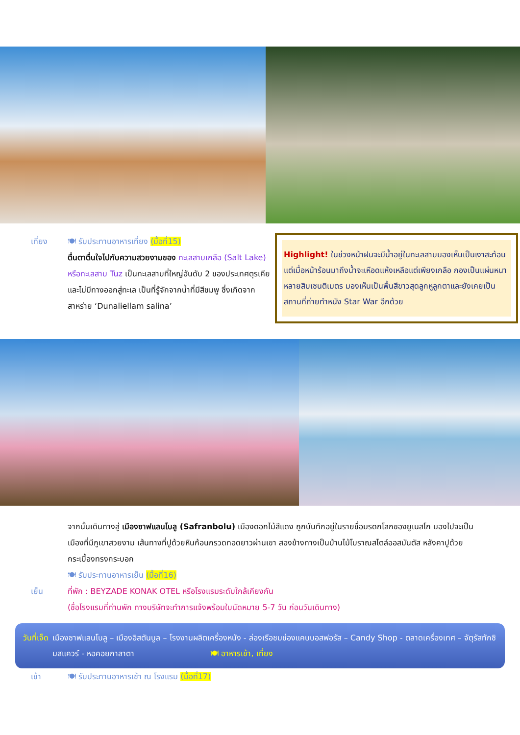เที่ยง 🍽 รับประทานอาหารเที่ยง (มื้อที่15)
ตื่นตาตื่นใจไปกับความสวยงามของ ทะเลสาบเกลือ (Salt Lake) หรือทะเลสาบ Tuz เป็นทะเลสาบที่ใหญ่อันดับ 2 ของประเทศตุรเคียและไม่มีทางออกสู่ทะเล เป็นที่รู้จักจากน้ำที่มีสีชมพู ซึ่งเกิดจากสาหร่าย ‘Dunaliellam salina’
Highlight! ในช่วงหน้าฝนจะมีน้ำอยู่ในทะเลสาบมองเห็นเป็นเงาสะท้อน แต่เมื่อหน้าร้อนมาถึงน้ำจะเหือดแห้งเหลือแต่เพียงเกลือ กองเป็นแผ่นหนาหลายสิบเซนติเมตร มองเห็นเป็นพื้นสีขาวสุดลูกหูลูกตาและยังเคยเป็นสถานที่ถ่ายทำหนัง Star War อีกด้วย
เย็น
จากนั้นเดินทางสู่ เมืองซาฟแลนโบลู (Safranbolu) เมืองดอกไม้สีแดง ถูกบันทึกอยู่ในรายชื่อมรดกโลกของยูเนสโก มองไปจะเป็นเมืองที่มีภูเขาสวยงาม เส้นทางที่ปูด้วยหินก้อนกรวดทอดยาวผ่านเขา สองข้างทางเป็นบ้านไม้โบราณสไตล์ออสมันตัส หลังคาปูด้วยกระเบื้องทรงกระบอก
🍽 รับประทานอาหารเย็น (มื้อที่16)
ที่พัก : BEYZADE KONAK OTEL หรือโรงแรมระดับใกล้เคียงกัน
(ชื่อโรงแรมที่ท่านพัก ทางบริษัทจะทำการแจ้งพร้อมใบนัดหมาย 5-7 วัน ก่อนวันเดินทาง)
วันที่เจ็ด
เมืองซาฟแลนโบลู – เมืองอิสตันบูล – โรงงานผลิตเครื่องหนัง - ล่องเรือชมช่องแคบบอสฟอรัส – Candy Shop - ตลาดเครื่องเทศ – จัตุรัสทักซิมสแควร์ - หอคอยกาลาตา 🍽 อาหารเช้า, เที่ยง
เช้า 🍽 รับประทานอาหารเช้า ณ โรงแรม (มื้อที่17)